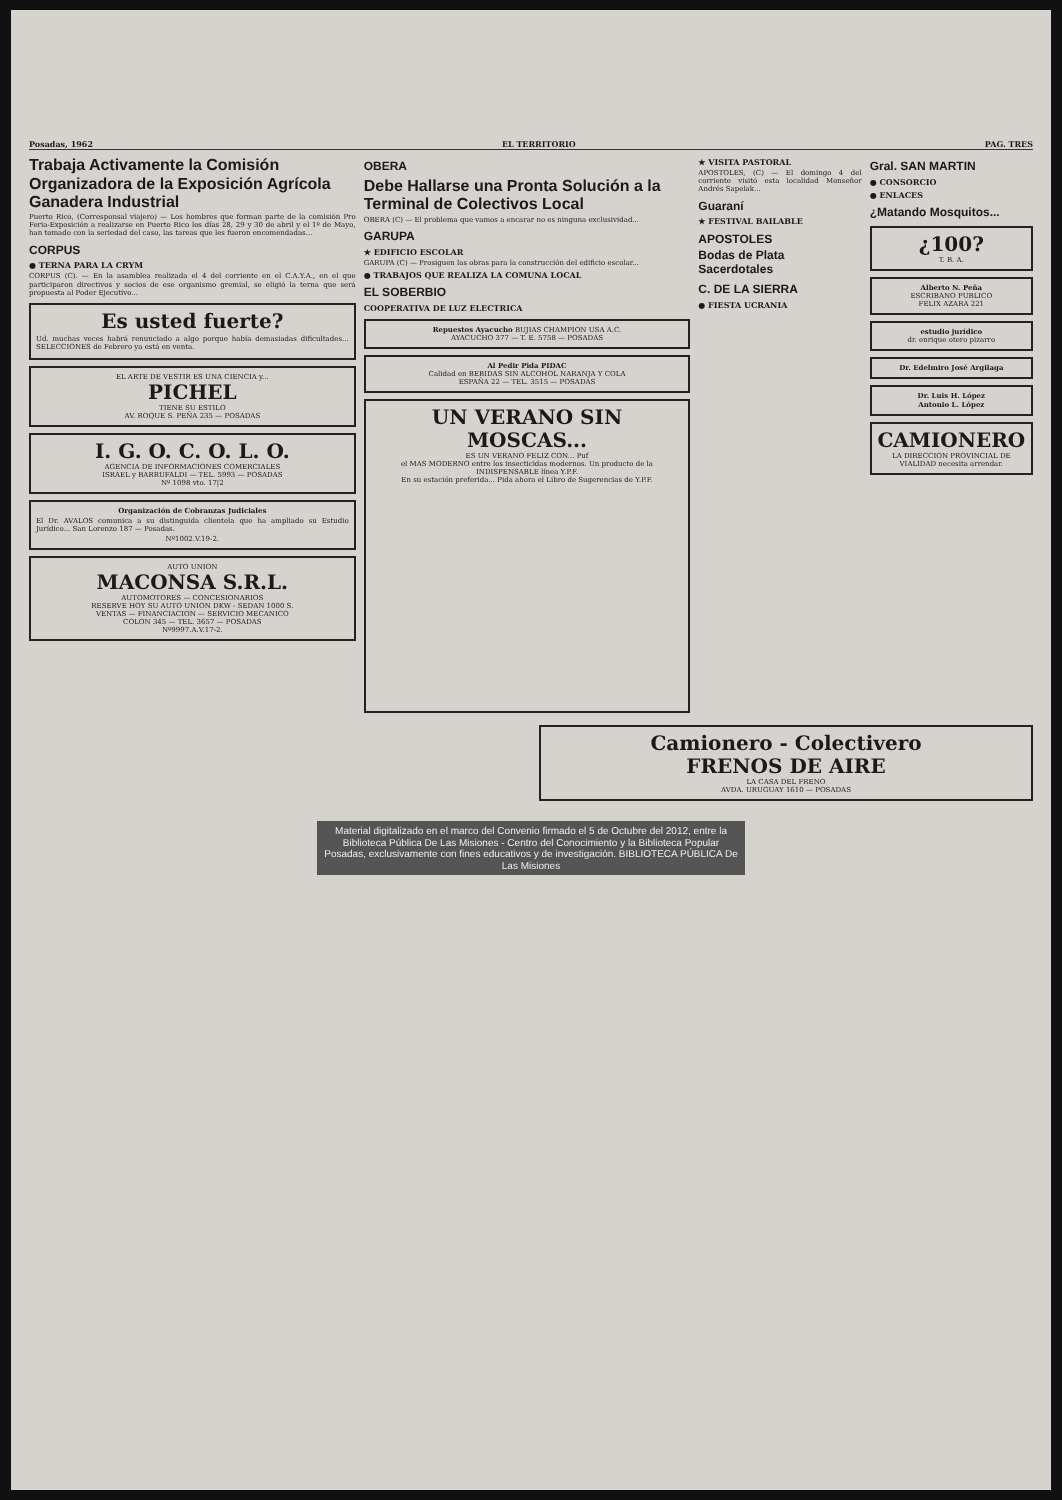Posadas, 1962 EL TERRITORIO PAG. TRES
Trabaja Activamente la Comisión Organizadora de la Exposición Agrícola Ganadera Industrial
Puerto Rico, (Corresponsal viajero) — Los hombres que forman parte de la comisión Pro Feria-Exposición a realizarse en Puerto Rico los días 28, 29 y 30 de abril y el 1º de Mayo, han tomado con la seriedad del caso, las tareas que les fueron encomendadas...
CORPUS
● TERNA PARA LA CRYM
CORPUS (C). — En la asamblea realizada el 4 del corriente en el C.A.Y.A., en el que participaron directivos y socios de ese organismo gremial, se eligió la terna que será propuesta al Poder Ejecutivo...
Es usted fuerte?
Ud. muchas veces habrá renunciado a algo porque había demasiadas dificultades... SELECCIONES de Febrero ya está en venta.
EL ARTE DE VESTIR ES UNA CIENCIA y...
PICHEL
TIENE SU ESTILO
AV. ROQUE S. PEÑA 235 — POSADAS
I. G. O. C. O. L. O.
AGENCIA DE INFORMACIONES COMERCIALES
ISRAEL y BARRUFALDI — TEL. 5993 — POSADAS
Nº 1098 vto. 17|2
Organización de Cobranzas Judiciales
El Dr. AVALOS comunica a su distinguida clientela que ha ampliado su Estudio Jurídico... San Lorenzo 187 — Posadas.
Nº1002.V.19-2.
AUTO UNION
MACONSA S.R.L.
AUTOMOTORES — CONCESIONARIOS
RESERVE HOY SU AUTO UNION DKW - SEDAN 1000 S.
VENTAS — FINANCIACION — SERVICIO MECANICO
COLON 345 — TEL. 3657 — POSADAS
Nº9997.A.V.17-2.
OBERA
Debe Hallarse una Pronta Solución a la Terminal de Colectivos Local
OBERA (C) — El problema que vamos a encarar no es ninguna exclusividad...
GARUPA
★ EDIFICIO ESCOLAR
GARUPA (C) — Prosiguen las obras para la construcción del edificio escolar...
● TRABAJOS QUE REALIZA LA COMUNA LOCAL
EL SOBERBIO
COOPERATIVA DE LUZ ELECTRICA
Repuestos Ayacucho BUJIAS CHAMPION USA A.C.
AYACUCHO 377 — T. E. 5758 — POSADAS
Al Pedir Pida PIDAC
Calidad en BEBIDAS SIN ALCOHOL NARANJA Y COLA
ESPAÑA 22 — TEL. 3515 — POSADAS
UN VERANO SIN MOSCAS...
ES UN VERANO FELIZ CON... Puf
el MAS MODERNO entre los insecticidas modernos. Un producto de la INDISPENSABLE línea Y.P.F.
En su estación preferida... Pida ahora el Libro de Sugerencias de Y.P.F.
★ VISITA PASTORAL
APOSTOLES, (C) — El domingo 4 del corriente visitó esta localidad Monseñor Andrés Sapelak...
Guaraní
★ FESTIVAL BAILABLE
APOSTOLES
Bodas de Plata Sacerdotales
C. DE LA SIERRA
● FIESTA UCRANIA
Gral. SAN MARTIN
● CONSORCIO
● ENLACES
¿Matando Mosquitos...
¿100?
T. B. A.
Alberto N. Peña
ESCRIBANO PUBLICO
FELIX AZARA 221
estudio jurídico
dr. enrique otero pizarro
Dr. Edelmiro José Argilaga
Dr. Luis H. López
Antonio L. López
CAMIONERO
LA DIRECCION PROVINCIAL DE VIALIDAD necesita arrendar.
Camionero - Colectivero
FRENOS DE AIRE
LA CASA DEL FRENO
AVDA. URUGUAY 1610 — POSADAS
Material digitalizado en el marco del Convenio firmado el 5 de Octubre del 2012, entre la Biblioteca Pública De Las Misiones - Centro del Conocimiento y la Biblioteca Popular Posadas, exclusivamente con fines educativos y de investigación. BIBLIOTECA PÚBLICA De Las Misiones